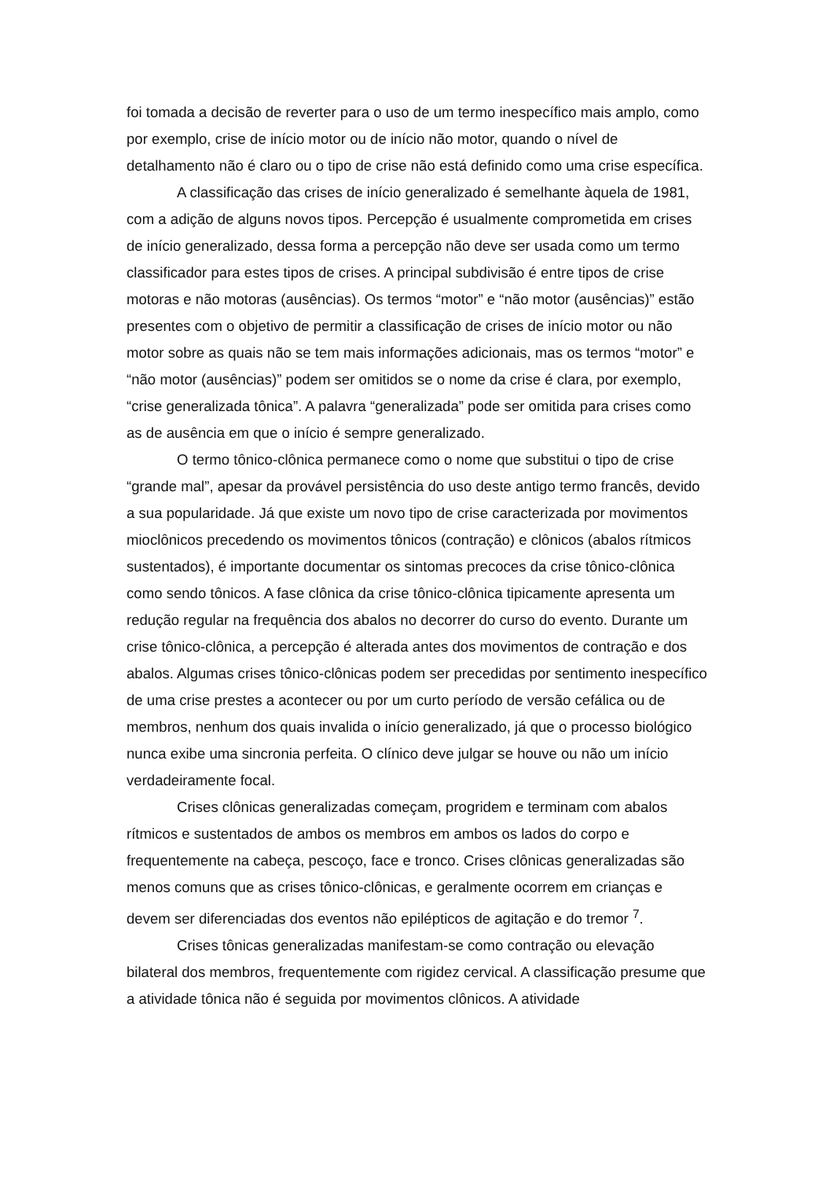foi tomada a decisão de reverter para o uso de um termo inespecífico mais amplo, como por exemplo, crise de início motor ou de início não motor, quando o nível de detalhamento não é claro ou o tipo de crise não está definido como uma crise específica.
A classificação das crises de início generalizado é semelhante àquela de 1981, com a adição de alguns novos tipos. Percepção é usualmente comprometida em crises de início generalizado, dessa forma a percepção não deve ser usada como um termo classificador para estes tipos de crises. A principal subdivisão é entre tipos de crise motoras e não motoras (ausências). Os termos “motor” e “não motor (ausências)” estão presentes com o objetivo de permitir a classificação de crises de início motor ou não motor sobre as quais não se tem mais informações adicionais, mas os termos “motor” e “não motor (ausências)” podem ser omitidos se o nome da crise é clara, por exemplo, “crise generalizada tônica”. A palavra “generalizada” pode ser omitida para crises como as de ausência em que o início é sempre generalizado.
O termo tônico-clônica permanece como o nome que substitui o tipo de crise “grande mal”, apesar da provável persistência do uso deste antigo termo francês, devido a sua popularidade. Já que existe um novo tipo de crise caracterizada por movimentos mioclônicos precedendo os movimentos tônicos (contração) e clônicos (abalos rítmicos sustentados), é importante documentar os sintomas precoces da crise tônico-clônica como sendo tônicos. A fase clônica da crise tônico-clônica tipicamente apresenta um redução regular na frequência dos abalos no decorrer do curso do evento. Durante um crise tônico-clônica, a percepção é alterada antes dos movimentos de contração e dos abalos. Algumas crises tônico-clônicas podem ser precedidas por sentimento inespecífico de uma crise prestes a acontecer ou por um curto período de versão cefálica ou de membros, nenhum dos quais invalida o início generalizado, já que o processo biológico nunca exibe uma sincronia perfeita. O clínico deve julgar se houve ou não um início verdadeiramente focal.
Crises clônicas generalizadas começam, progridem e terminam com abalos rítmicos e sustentados de ambos os membros em ambos os lados do corpo e frequentemente na cabeça, pescoço, face e tronco. Crises clônicas generalizadas são menos comuns que as crises tônico-clônicas, e geralmente ocorrem em crianças e devem ser diferenciadas dos eventos não epilépticos de agitação e do tremor <sup>7</sup>.
Crises tônicas generalizadas manifestam-se como contração ou elevação bilateral dos membros, frequentemente com rigidez cervical. A classificação presume que a atividade tônica não é seguida por movimentos clônicos. A atividade